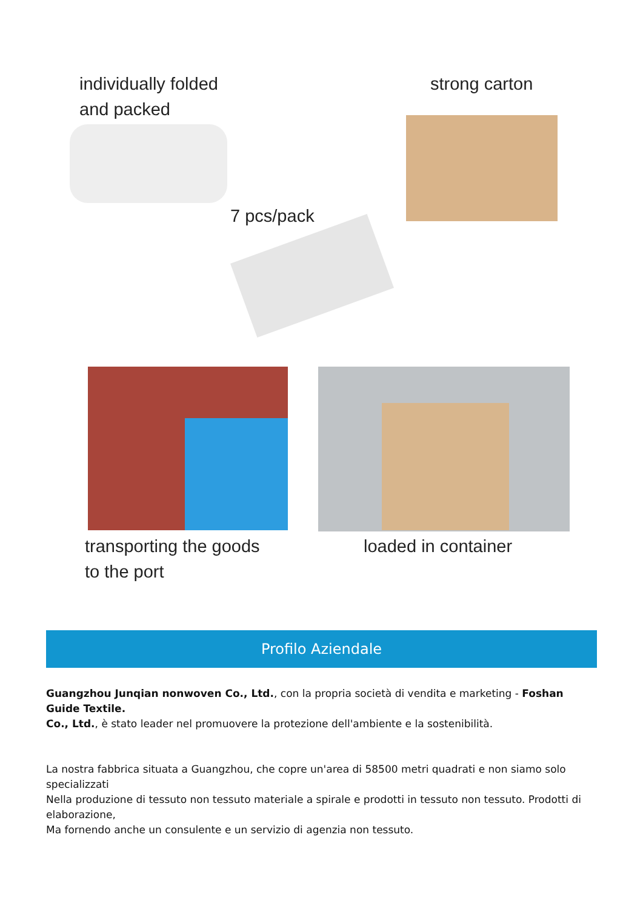individually folded
and packed
strong carton
7 pcs/pack
transporting the goods
to the port
loaded in container
Profilo Aziendale
Guangzhou Junqian nonwoven Co., Ltd., con la propria società di vendita e marketing - Foshan Guide Textile.
Co., Ltd., è stato leader nel promuovere la protezione dell'ambiente e la sostenibilità.
La nostra fabbrica situata a Guangzhou, che copre un'area di 58500 metri quadrati e non siamo solo specializzati
Nella produzione di tessuto non tessuto materiale a spirale e prodotti in tessuto non tessuto. Prodotti di elaborazione,
Ma fornendo anche un consulente e un servizio di agenzia non tessuto.